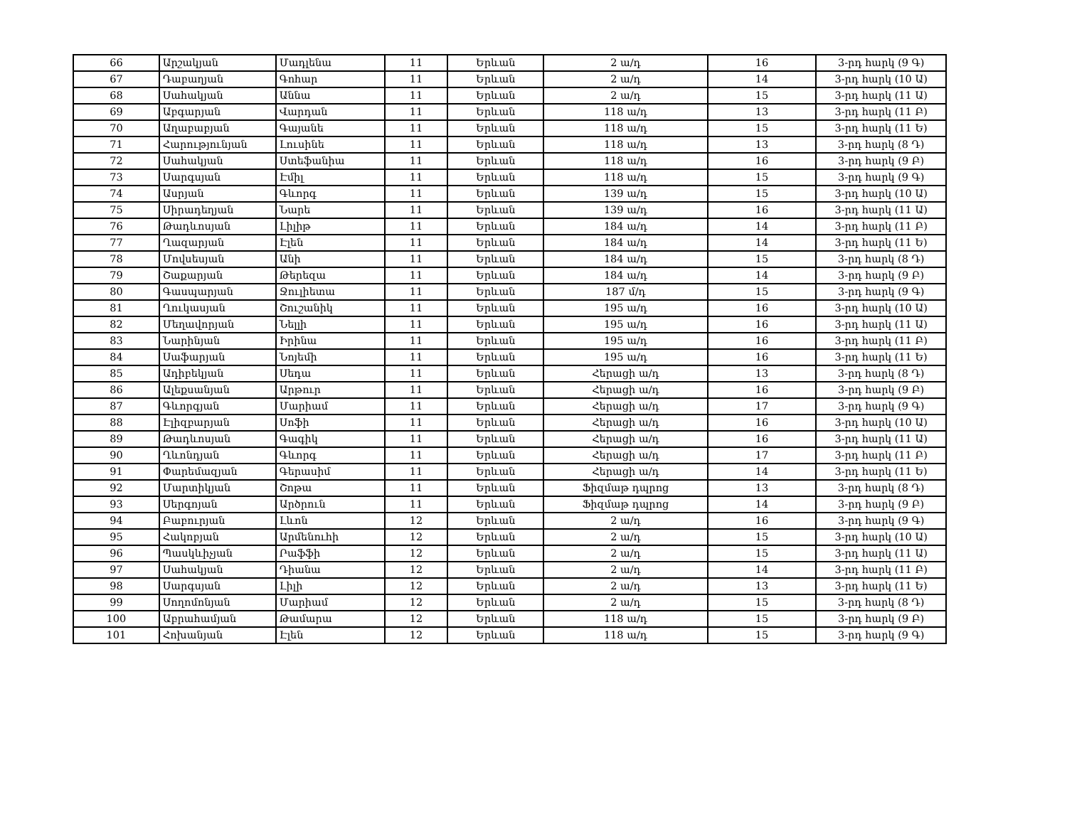| 66 | Արշակյան | Մադլենա | 11 | Երևան | 2 ա/դ | 16 | 3-րդ հարկ (9 Գ) |
| 67 | Դաբաղյան | Գոհար | 11 | Երևան | 2 ա/դ | 14 | 3-րդ հարկ (10 Ա) |
| 68 | Սահակյան | Աննա | 11 | Երևան | 2 ա/դ | 15 | 3-րդ հարկ (11 Ա) |
| 69 | Աբգարյան | Վարդան | 11 | Երևան | 118 ա/դ | 13 | 3-րդ հարկ (11 Բ) |
| 70 | Աղաբաբյան | Գայանե | 11 | Երևան | 118 ա/դ | 15 | 3-րդ հարկ (11 Ե) |
| 71 | Հարությունյան | Լուսինե | 11 | Երևան | 118 ա/դ | 13 | 3-րդ հարկ (8 Դ) |
| 72 | Սահակյան | Ստեֆանիա | 11 | Երևան | 118 ա/դ | 16 | 3-րդ հարկ (9 Բ) |
| 73 | Սարգսյան | Էմիլ | 11 | Երևան | 118 ա/դ | 15 | 3-րդ հարկ (9 Գ) |
| 74 | Ասրյան | Գևորգ | 11 | Երևան | 139 ա/դ | 15 | 3-րդ հարկ (10 Ա) |
| 75 | Սիրադեղյան | Նարե | 11 | Երևան | 139 ա/դ | 16 | 3-րդ հարկ (11 Ա) |
| 76 | Թադևոսյան | Լիլիթ | 11 | Երևան | 184 ա/դ | 14 | 3-րդ հարկ (11 Բ) |
| 77 | Ղազարյան | Էլեն | 11 | Երևան | 184 ա/դ | 14 | 3-րդ հարկ (11 Ե) |
| 78 | Մովսեսյան | Անի | 11 | Երևան | 184 ա/դ | 15 | 3-րդ հարկ (8 Դ) |
| 79 | Շաքարյան | Թերեզա | 11 | Երևան | 184 ա/դ | 14 | 3-րդ հարկ (9 Բ) |
| 80 | Գասպարյան | Ջուլիետա | 11 | Երևան | 187 մ/դ | 15 | 3-րդ հարկ (9 Գ) |
| 81 | Ղուկասյան | Շուշանիկ | 11 | Երևան | 195 ա/դ | 16 | 3-րդ հարկ (10 Ա) |
| 82 | Մեղավորյան | Նելլի | 11 | Երևան | 195 ա/դ | 16 | 3-րդ հարկ (11 Ա) |
| 83 | Նարինյան | Իրինա | 11 | Երևան | 195 ա/դ | 16 | 3-րդ հարկ (11 Բ) |
| 84 | Սաֆարյան | Նոյեմի | 11 | Երևան | 195 ա/դ | 16 | 3-րդ հարկ (11 Ե) |
| 85 | Ադիբեկյան | Սեդա | 11 | Երևան | Հերացի ա/դ | 13 | 3-րդ հարկ (8 Դ) |
| 86 | Ալեքսանյան | Արթուր | 11 | Երևան | Հերացի ա/դ | 16 | 3-րդ հարկ (9 Բ) |
| 87 | Գևորգյան | Մարիամ | 11 | Երևան | Հերացի ա/դ | 17 | 3-րդ հարկ (9 Գ) |
| 88 | Էլիզբարյան | Սոֆի | 11 | Երևան | Հերացի ա/դ | 16 | 3-րդ հարկ (10 Ա) |
| 89 | Թադևոսյան | Գագիկ | 11 | Երևան | Հերացի ա/դ | 16 | 3-րդ հարկ (11 Ա) |
| 90 | Ղևոնդյան | Գևորգ | 11 | Երևան | Հերացի ա/դ | 17 | 3-րդ հարկ (11 Բ) |
| 91 | Փարեմազյան | Գերասիմ | 11 | Երևան | Հերացի ա/դ | 14 | 3-րդ հարկ (11 Ե) |
| 92 | Մարտիկյան | Շոթա | 11 | Երևան | Ֆիզմաթ դպրոց | 13 | 3-րդ հարկ (8 Դ) |
| 93 | Սերգոյան | Արծրուն | 11 | Երևան | Ֆիզմաթ դպրոց | 14 | 3-րդ հարկ (9 Բ) |
| 94 | Բաբուրյան | Լևոն | 12 | Երևան | 2 ա/դ | 16 | 3-րդ հարկ (9 Գ) |
| 95 | Հակոբյան | Արմենուհի | 12 | Երևան | 2 ա/դ | 15 | 3-րդ հարկ (10 Ա) |
| 96 | Պասկևիչյան | Րաֆֆի | 12 | Երևան | 2 ա/դ | 15 | 3-րդ հարկ (11 Ա) |
| 97 | Սահակյան | Դիանա | 12 | Երևան | 2 ա/դ | 14 | 3-րդ հարկ (11 Բ) |
| 98 | Սարգսյան | Լիլի | 12 | Երևան | 2 ա/դ | 13 | 3-րդ հարկ (11 Ե) |
| 99 | Սողոմոնյան | Մարիամ | 12 | Երևան | 2 ա/դ | 15 | 3-րդ հարկ (8 Դ) |
| 100 | Աբրահամյան | Թամարա | 12 | Երևան | 118 ա/դ | 15 | 3-րդ հարկ (9 Բ) |
| 101 | Հոխանյան | Էլեն | 12 | Երևան | 118 ա/դ | 15 | 3-րդ հարկ (9 Գ) |